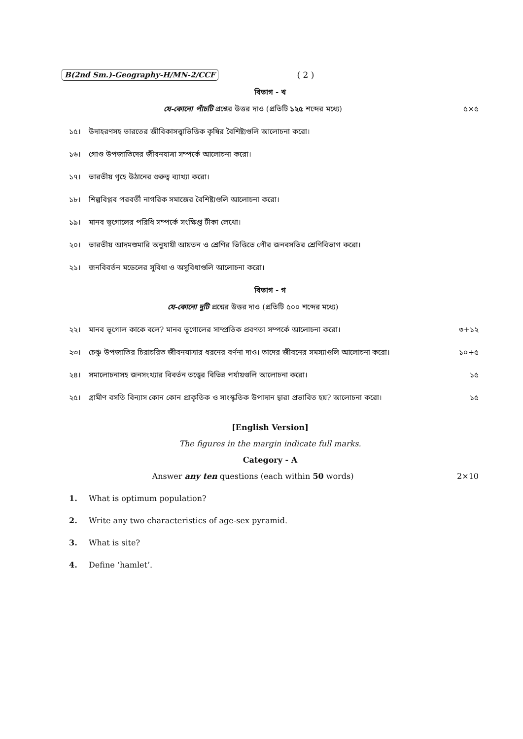B(2nd Sm.)-Geography-H/MN-2/CCF ( 2 )
বিভাগ - খ
যে-কোনো পাঁচটি প্রশ্নের উত্তর দাও (প্রতিটি ১২৫ শব্দের মধ্যে)
৫×৫
১৫। উদাহরণসহ ভারতের জীবিকাসত্ত্বাভিত্তিক কৃষির বৈশিষ্ট্যগুলি আলোচনা করো।
১৬। গোণ্ড উপজাতিদের জীবনযাত্রা সম্পর্কে আলোচনা করো।
১৭। ভারতীয় গৃহে উঠানের গুরুত্ব ব্যাখ্যা করো।
১৮। শিল্পবিপ্লব পরবর্তী নাগরিক সমাজের বৈশিষ্ট্যগুলি আলোচনা করো।
১৯। মানব ভূগোলের পরিধি সম্পর্কে সংক্ষিপ্ত টীকা লেখো।
২০। ভারতীয় আদমশুমারি অনুযায়ী আয়তন ও শ্রেণির ভিত্তিতে পৌর জনবসতির শ্রেণিবিভাগ করো।
২১। জনবিবর্তন মডেলের সুবিধা ও অসুবিধাগুলি আলোচনা করো।
বিভাগ - গ
যে-কোনো দুটি প্রশ্নের উত্তর দাও (প্রতিটি ৫০০ শব্দের মধ্যে)
২২। মানব ভূগোল কাকে বলে? মানব ভূগোলের সাম্প্রতিক প্রবণতা সম্পর্কে আলোচনা করো। ৩+১২
২৩। চেঞ্চু উপজাতির চিরাচরিত জীবনযাত্রার ধরনের বর্ণনা দাও। তাদের জীবনের সমস্যাগুলি আলোচনা করো। ১০+৫
২৪। সমালোচনাসহ জনসংখ্যার বিবর্তন তত্ত্বের বিভিন্ন পর্যায়গুলি আলোচনা করো। ১৫
২৫। গ্রামীণ বসতি বিন্যাস কোন কোন প্রাকৃতিক ও সাংস্কৃতিক উপাদান দ্বারা প্রভাবিত হয়? আলোচনা করো। ১৫
[English Version]
The figures in the margin indicate full marks.
Category - A
Answer any ten questions (each within 50 words)
2×10
1. What is optimum population?
2. Write any two characteristics of age-sex pyramid.
3. What is site?
4. Define ‘hamlet’.